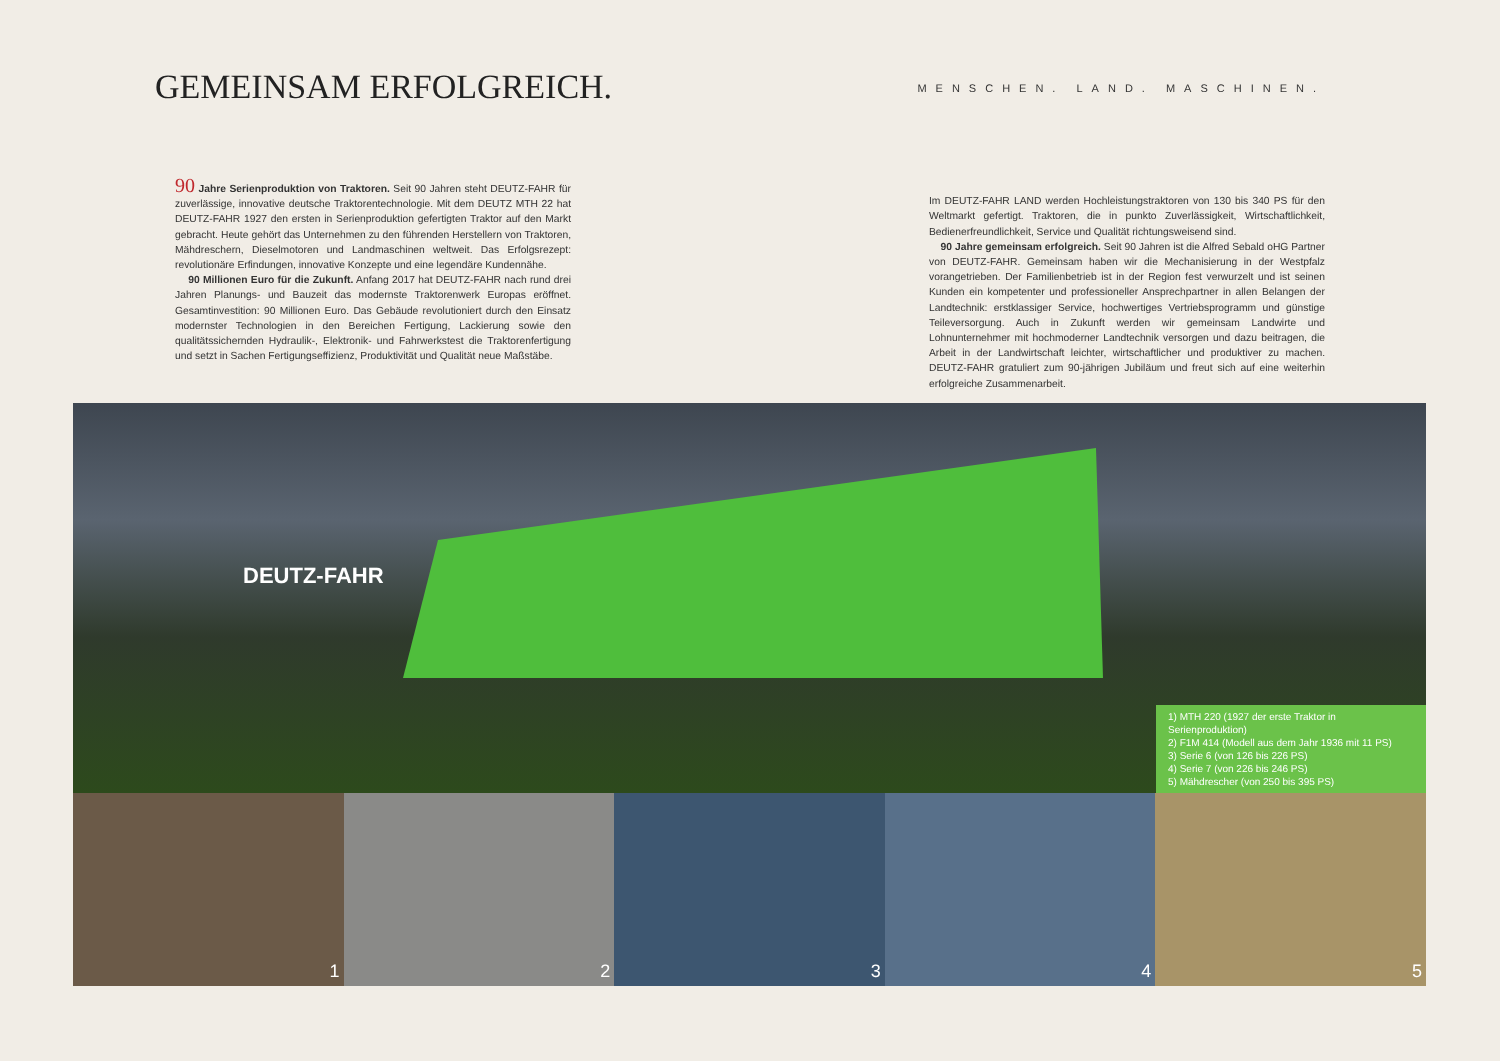GEMEINSAM ERFOLGREICH.
MENSCHEN. LAND. MASCHINEN.
90 Jahre Serienproduktion von Traktoren. Seit 90 Jahren steht DEUTZ-FAHR für zuverlässige, innovative deutsche Traktorentechnologie. Mit dem DEUTZ MTH 22 hat DEUTZ-FAHR 1927 den ersten in Serienproduktion gefertigten Traktor auf den Markt gebracht. Heute gehört das Unternehmen zu den führenden Herstellern von Traktoren, Mähdreschern, Dieselmotoren und Landmaschinen weltweit. Das Erfolgsrezept: revolutionäre Erfindungen, innovative Konzepte und eine legendäre Kundennähe.
90 Millionen Euro für die Zukunft. Anfang 2017 hat DEUTZ-FAHR nach rund drei Jahren Planungs- und Bauzeit das modernste Traktorenwerk Europas eröffnet. Gesamtinvestition: 90 Millionen Euro. Das Gebäude revolutioniert durch den Einsatz modernster Technologien in den Bereichen Fertigung, Lackierung sowie den qualitätssichernden Hydraulik-, Elektronik- und Fahrwerkstest die Traktorenfertigung und setzt in Sachen Fertigungseffizienz, Produktivität und Qualität neue Maßstäbe.
Im DEUTZ-FAHR LAND werden Hochleistungstraktoren von 130 bis 340 PS für den Weltmarkt gefertigt. Traktoren, die in punkto Zuverlässigkeit, Wirtschaftlichkeit, Bedienerfreundlichkeit, Service und Qualität richtungsweisend sind.
90 Jahre gemeinsam erfolgreich. Seit 90 Jahren ist die Alfred Sebald oHG Partner von DEUTZ-FAHR. Gemeinsam haben wir die Mechanisierung in der Westpfalz vorangetrieben. Der Familienbetrieb ist in der Region fest verwurzelt und ist seinen Kunden ein kompetenter und professioneller Ansprechpartner in allen Belangen der Landtechnik: erstklassiger Service, hochwertiges Vertriebsprogramm und günstige Teileversorgung. Auch in Zukunft werden wir gemeinsam Landwirte und Lohnunternehmer mit hochmoderner Landtechnik versorgen und dazu beitragen, die Arbeit in der Landwirtschaft leichter, wirtschaftlicher und produktiver zu machen. DEUTZ-FAHR gratuliert zum 90-jährigen Jubiläum und freut sich auf eine weiterhin erfolgreiche Zusammenarbeit.
DEUTZ-FAHR
1) MTH 220 (1927 der erste Traktor in Serienproduktion)
2) F1M 414 (Modell aus dem Jahr 1936 mit 11 PS)
3) Serie 6 (von 126 bis 226 PS)
4) Serie 7 (von 226 bis 246 PS)
5) Mähdrescher (von 250 bis 395 PS)
1 2 3 4 5